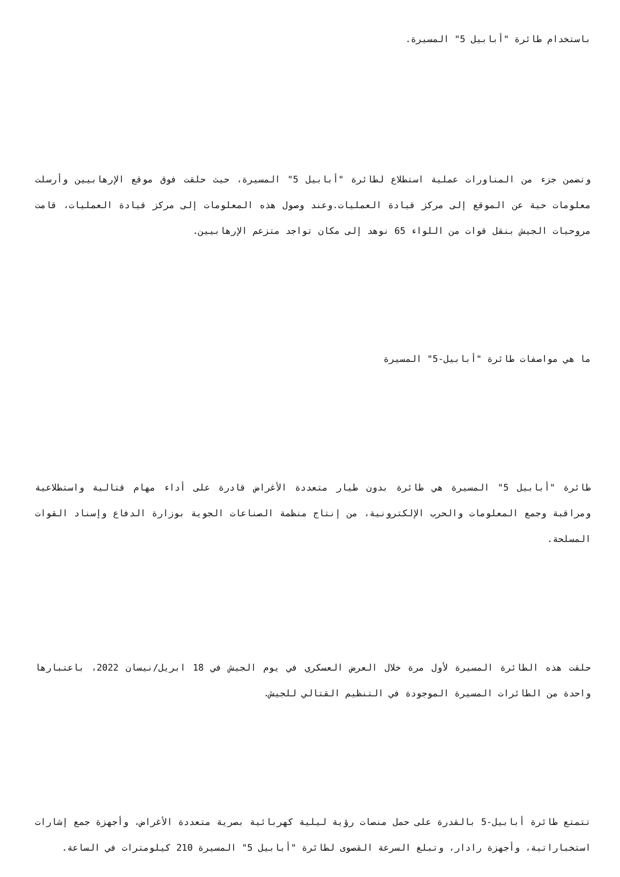باستخدام طائرة "أبابيل 5" المسيرة.
وتضمن جزء من المناورات عملية استطلاع لطائرة "أبابيل 5" المسيرة، حيث حلقت فوق موقع الإرهابيين وأرسلت معلومات حية عن الموقع إلى مركز قيادة العمليات.وعند وصول هذه المعلومات إلى مركز قيادة العمليات، قامت مروحيات الجيش بنقل قوات من اللواء 65 نوهد إلى مكان تواجد متزعم الإرهابيين.
ما هي مواصفات طائرة "أبابيل-5" المسيرة
طائرة "أبابيل 5" المسيرة هي طائرة بدون طيار متعددة الأغراض قادرة على أداء مهام قتالية واستطلاعية ومراقبة وجمع المعلومات والحرب الإلكترونية، من إنتاج منظمة الصناعات الجوية بوزارة الدفاع وإسناد القوات المسلحة.
حلقت هذه الطائرة المسيرة لأول مرة خلال العرض العسكري في يوم الجيش في 18 ابريل/نيسان 2022، باعتبارها واحدة من الطائرات المسيرة الموجودة في التنظيم القتالي للجيش.
تتمتع طائرة أبابيل-5 بالقدرة على حمل منصات رؤية ليلية كهربائية بصرية متعددة الأغراض، وأجهزة جمع إشارات استخباراتية، وأجهزة رادار، وتبلغ السرعة القصوى لطائرة "أبابيل 5" المسيرة 210 كيلومترات في الساعة.